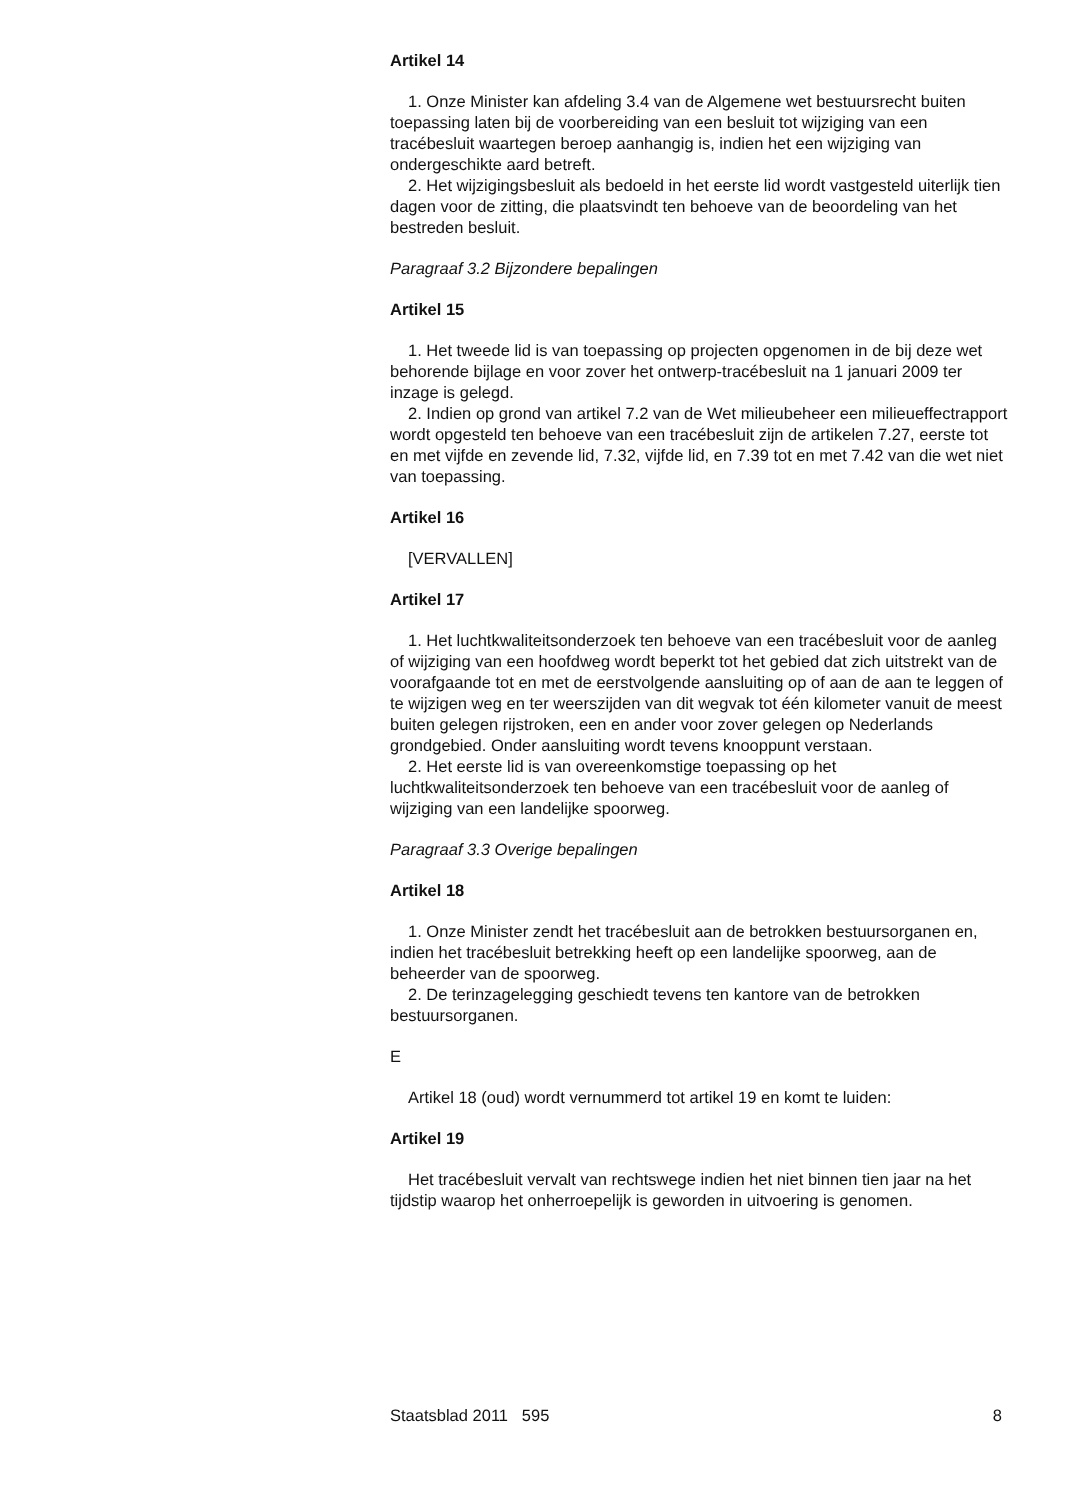Artikel 14
1. Onze Minister kan afdeling 3.4 van de Algemene wet bestuursrecht buiten toepassing laten bij de voorbereiding van een besluit tot wijziging van een tracébesluit waartegen beroep aanhangig is, indien het een wijziging van ondergeschikte aard betreft.
2. Het wijzigingsbesluit als bedoeld in het eerste lid wordt vastgesteld uiterlijk tien dagen voor de zitting, die plaatsvindt ten behoeve van de beoordeling van het bestreden besluit.
Paragraaf 3.2 Bijzondere bepalingen
Artikel 15
1. Het tweede lid is van toepassing op projecten opgenomen in de bij deze wet behorende bijlage en voor zover het ontwerp-tracébesluit na 1 januari 2009 ter inzage is gelegd.
2. Indien op grond van artikel 7.2 van de Wet milieubeheer een milieueffectrapport wordt opgesteld ten behoeve van een tracébesluit zijn de artikelen 7.27, eerste tot en met vijfde en zevende lid, 7.32, vijfde lid, en 7.39 tot en met 7.42 van die wet niet van toepassing.
Artikel 16
[VERVALLEN]
Artikel 17
1. Het luchtkwaliteitsonderzoek ten behoeve van een tracébesluit voor de aanleg of wijziging van een hoofdweg wordt beperkt tot het gebied dat zich uitstrekt van de voorafgaande tot en met de eerstvolgende aansluiting op of aan de aan te leggen of te wijzigen weg en ter weerszijden van dit wegvak tot één kilometer vanuit de meest buiten gelegen rijstroken, een en ander voor zover gelegen op Nederlands grondgebied. Onder aansluiting wordt tevens knooppunt verstaan.
2. Het eerste lid is van overeenkomstige toepassing op het luchtkwaliteitsonderzoek ten behoeve van een tracébesluit voor de aanleg of wijziging van een landelijke spoorweg.
Paragraaf 3.3 Overige bepalingen
Artikel 18
1. Onze Minister zendt het tracébesluit aan de betrokken bestuursorganen en, indien het tracébesluit betrekking heeft op een landelijke spoorweg, aan de beheerder van de spoorweg.
2. De terinzagelegging geschiedt tevens ten kantore van de betrokken bestuursorganen.
E
Artikel 18 (oud) wordt vernummerd tot artikel 19 en komt te luiden:
Artikel 19
Het tracébesluit vervalt van rechtswege indien het niet binnen tien jaar na het tijdstip waarop het onherroepelijk is geworden in uitvoering is genomen.
Staatsblad 2011 595 8